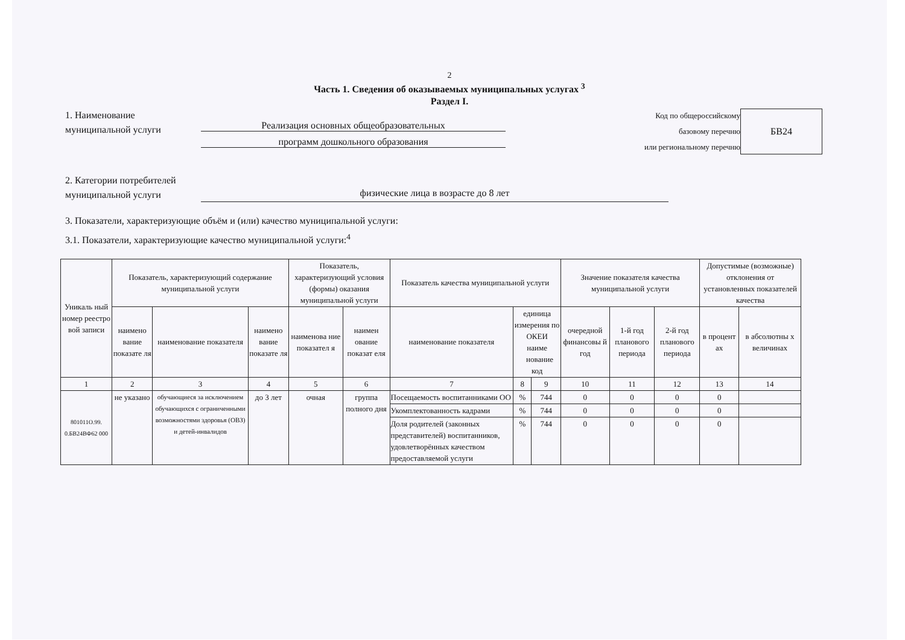2
Часть 1. Сведения об оказываемых муниципальных услугах <sup>3</sup>
Раздел I.
1. Наименование муниципальной услуги
Реализация основных общеобразовательных
программ дошкольного образования
Код по общероссийскому
базовому перечню
или региональному перечню
БВ24
2. Категории потребителей муниципальной услуги
физические лица в возрасте до 8 лет
3. Показатели, характеризующие объём и (или) качество муниципальной услуги:
3.1. Показатели, характеризующие качество муниципальной услуги:<sup>4</sup>
| Уникаль ный номер реестро вой записи | Показатель, характеризующий содержание муниципальной услуги | | | Показатель, характеризующий условия (формы) оказания муниципальной услуги | | Показатель качества муниципальной услуги | | | Значение показателя качества муниципальной услуги | | | Допустимые (возможные) отклонения от установленных показателей качества | |
| --- | --- | --- | --- | --- | --- | --- | --- | --- | --- | --- | --- | --- | --- |
| | наимено вание показате ля | наименование показателя | наимено вание показате ля | наименова ние показател я | наимен ование показат еля | наименование показателя | единица измерения по ОКЕИ наиме нование код | | очередной финансовы й год | 1-й год планового периода | 2-й год планового периода | в процент ах | в абсолютны х величинах |
| 1 | 2 | 3 | 4 | 5 | 6 | 7 | 8 | 9 | 10 | 11 | 12 | 13 | 14 |
| 801011О.99. 0.БВ24ВФ62 000 | не указано | обучающиеся за исключением обучающихся с ограниченными возможностями здоровья (ОВЗ) и детей-инвалидов | до 3 лет | очная | группа полного дня | Посещаемость воспитанниками ОО | % | 744 | 0 | 0 | 0 | 0 | |
| | | | | | | Укомплектованность кадрами | % | 744 | 0 | 0 | 0 | 0 | |
| | | | | | | Доля родителей (законных представителей) воспитанников, удовлетворённых качеством предоставляемой услуги | % | 744 | 0 | 0 | 0 | 0 | |